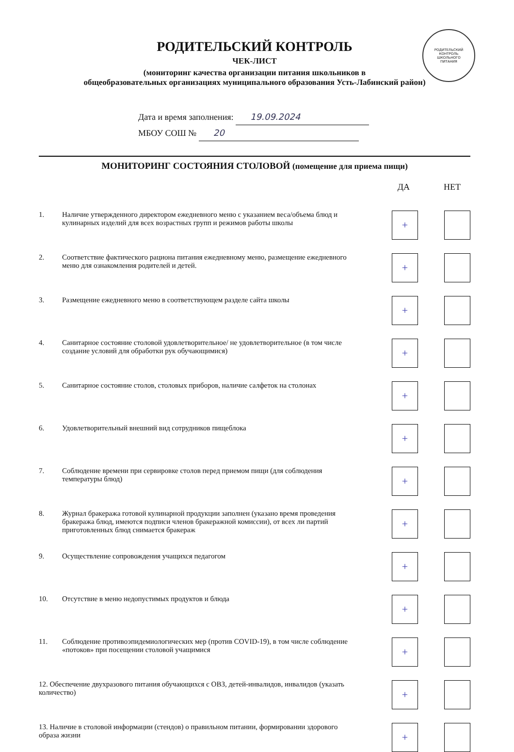РОДИТЕЛЬСКИЙ
КОНТРОЛЬ
ШКОЛЬНОГО
ПИТАНИЯ
РОДИТЕЛЬСКИЙ КОНТРОЛЬ
ЧЕК-ЛИСТ
(мониторинг качества организации питания школьников в
общеобразовательных организациях муниципального образования Усть-Лабинский район)
Дата и время заполнения: 19.09.2024
МБОУ СОШ № 20
МОНИТОРИНГ СОСТОЯНИЯ СТОЛОВОЙ (помещение для приема пищи)
ДА НЕТ
1. Наличие утвержденного директором ежедневного меню с указанием веса/объема блюд и кулинарных изделий для всех возрастных групп и режимов работы школы
+
2. Соответствие фактического рациона питания ежедневному меню, размещение ежедневного меню для ознакомления родителей и детей.
+
3. Размещение ежедневного меню в соответствующем разделе сайта школы
+
4. Санитарное состояние столовой удовлетворительное/ не удовлетворительное (в том числе создание условий для обработки рук обучающимися)
+
5. Санитарное состояние столов, столовых приборов, наличие салфеток на столонах
+
6. Удовлетворительный внешний вид сотрудников пищеблока
+
7. Соблюдение времени при сервировке столов перед приемом пищи (для соблюдения температуры блюд)
+
8. Журнал бракеража готовой кулинарной продукции заполнен (указано время проведения бракеража блюд, имеются подписи членов бракеражной комиссии), от всех ли партий приготовленных блюд снимается бракераж
+
9. Осуществление сопровождения учащихся педагогом
+
10. Отсутствие в меню недопустимых продуктов и блюда
+
11. Соблюдение противоэпидемиологических мер (против COVID-19), в том числе соблюдение «потоков» при посещении столовой учащимися
+
12. Обеспечение двухразового питания обучающихся с ОВЗ, детей-инвалидов, инвалидов (указать количество)
+
13. Наличие в столовой информации (стендов) о правильном питании, формировании здорового образа жизни
+